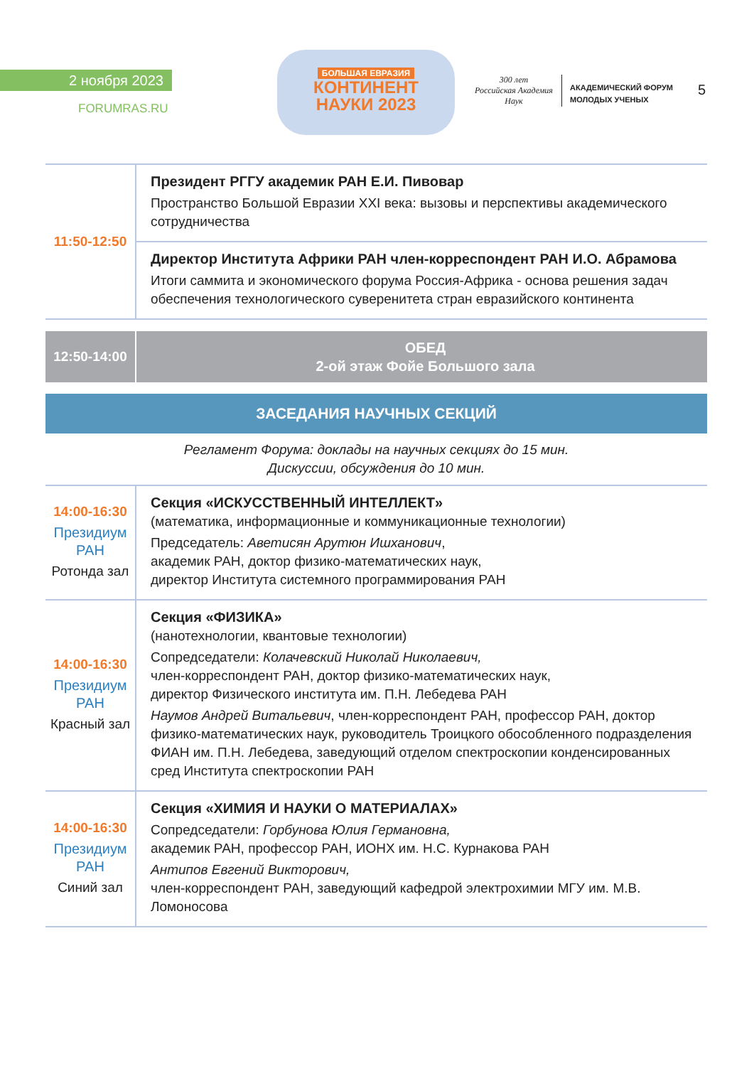2 ноября 2023
FORUMRAS.RU
БОЛЬШАЯ ЕВРАЗИЯ
КОНТИНЕНТ
НАУКИ 2023
300 лет
Российская Академия Наук
АКАДЕМИЧЕСКИЙ ФОРУМ
МОЛОДЫХ УЧЕНЫХ
5
| 11:50-12:50 | Президент РГГУ академик РАН Е.И. Пивовар Пространство Большой Евразии XXI века: вызовы и перспективы академического сотрудничества |
| | Директор Института Африки РАН член-корреспондент РАН И.О. Абрамова Итоги саммита и экономического форума Россия-Африка - основа решения задач обеспечения технологического суверенитета стран евразийского континента |
| 12:50-14:00 | ОБЕД 2-ой этаж Фойе Большого зала |
ЗАСЕДАНИЯ НАУЧНЫХ СЕКЦИЙ
Регламент Форума: доклады на научных секциях до 15 мин.
Дискуссии, обсуждения до 10 мин.
| 14:00-16:30 Президиум РАН Ротонда зал | Секция «ИСКУССТВЕННЫЙ ИНТЕЛЛЕКТ» (математика, информационные и коммуникационные технологии) Председатель: Аветисян Арутюн Ишханович , академик РАН, доктор физико-математических наук, директор Института системного программирования РАН |
| 14:00-16:30 Президиум РАН Красный зал | Секция «ФИЗИКА» (нанотехнологии, квантовые технологии) Сопредседатели: Колачевский Николай Николаевич, член-корреспондент РАН, доктор физико-математических наук, директор Физического института им. П.Н. Лебедева РАН Наумов Андрей Витальевич , член-корреспондент РАН, профессор РАН, доктор физико-математических наук, руководитель Троицкого обособленного подразделения ФИАН им. П.Н. Лебедева, заведующий отделом спектроскопии конденсированных сред Института спектроскопии РАН |
| 14:00-16:30 Президиум РАН Синий зал | Секция «ХИМИЯ И НАУКИ О МАТЕРИАЛАХ» Сопредседатели: Горбунова Юлия Германовна, академик РАН, профессор РАН, ИОНХ им. Н.С. Курнакова РАН Антипов Евгений Викторович, член-корреспондент РАН, заведующий кафедрой электрохимии МГУ им. М.В. Ломоносова |